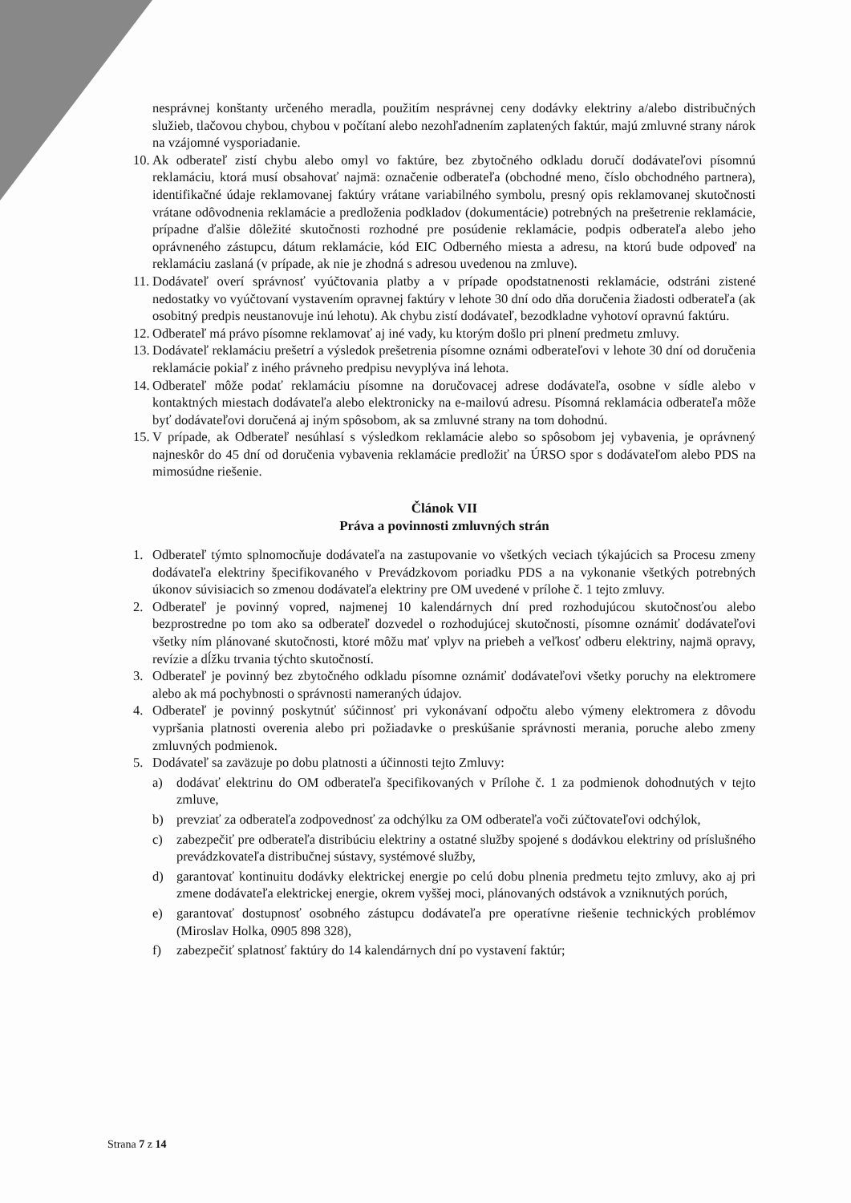nesprávnej konštanty určeného meradla, použitím nesprávnej ceny dodávky elektriny a/alebo distribučných služieb, tlačovou chybou, chybou v počítaní alebo nezohľadnením zaplatených faktúr, majú zmluvné strany nárok na vzájomné vysporiadanie.
10. Ak odberateľ zistí chybu alebo omyl vo faktúre, bez zbytočného odkladu doručí dodávateľovi písomnú reklamáciu, ktorá musí obsahovať najmä: označenie odberateľa (obchodné meno, číslo obchodného partnera), identifikačné údaje reklamovanej faktúry vrátane variabilného symbolu, presný opis reklamovanej skutočnosti vrátane odôvodnenia reklamácie a predloženia podkladov (dokumentácie) potrebných na prešetrenie reklamácie, prípadne ďalšie dôležité skutočnosti rozhodné pre posúdenie reklamácie, podpis odberateľa alebo jeho oprávneného zástupcu, dátum reklamácie, kód EIC Odberného miesta a adresu, na ktorú bude odpoveď na reklamáciu zaslaná (v prípade, ak nie je zhodná s adresou uvedenou na zmluve).
11. Dodávateľ overí správnosť vyúčtovania platby a v prípade opodstatnenosti reklamácie, odstráni zistené nedostatky vo vyúčtovaní vystavením opravnej faktúry v lehote 30 dní odo dňa doručenia žiadosti odberateľa (ak osobitný predpis neustanovuje inú lehotu). Ak chybu zistí dodávateľ, bezodkladne vyhotoví opravnú faktúru.
12. Odberateľ má právo písomne reklamovať aj iné vady, ku ktorým došlo pri plnení predmetu zmluvy.
13. Dodávateľ reklamáciu prešetrí a výsledok prešetrenia písomne oznámi odberateľovi v lehote 30 dní od doručenia reklamácie pokiaľ z iného právneho predpisu nevyplýva iná lehota.
14. Odberateľ môže podať reklamáciu písomne na doručovacej adrese dodávateľa, osobne v sídle alebo v kontaktných miestach dodávateľa alebo elektronicky na e-mailovú adresu. Písomná reklamácia odberateľa môže byť dodávateľovi doručená aj iným spôsobom, ak sa zmluvné strany na tom dohodnú.
15. V prípade, ak Odberateľ nesúhlasí s výsledkom reklamácie alebo so spôsobom jej vybavenia, je oprávnený najneskôr do 45 dní od doručenia vybavenia reklamácie predložiť na ÚRSO spor s dodávateľom alebo PDS na mimosúdne riešenie.
Článok VII
Práva a povinnosti zmluvných strán
1. Odberateľ týmto splnomocňuje dodávateľa na zastupovanie vo všetkých veciach týkajúcich sa Procesu zmeny dodávateľa elektriny špecifikovaného v Prevádzkovom poriadku PDS a na vykonanie všetkých potrebných úkonov súvisiacich so zmenou dodávateľa elektriny pre OM uvedené v prílohe č. 1 tejto zmluvy.
2. Odberateľ je povinný vopred, najmenej 10 kalendárnych dní pred rozhodujúcou skutočnosťou alebo bezprostredne po tom ako sa odberateľ dozvedel o rozhodujúcej skutočnosti, písomne oznámiť dodávateľovi všetky ním plánované skutočnosti, ktoré môžu mať vplyv na priebeh a veľkosť odberu elektriny, najmä opravy, revízie a dĺžku trvania týchto skutočností.
3. Odberateľ je povinný bez zbytočného odkladu písomne oznámiť dodávateľovi všetky poruchy na elektromere alebo ak má pochybnosti o správnosti nameraných údajov.
4. Odberateľ je povinný poskytnúť súčinnosť pri vykonávaní odpočtu alebo výmeny elektromera z dôvodu vypršania platnosti overenia alebo pri požiadavke o preskúšanie správnosti merania, poruche alebo zmeny zmluvných podmienok.
5. Dodávateľ sa zaväzuje po dobu platnosti a účinnosti tejto Zmluvy:
a) dodávať elektrinu do OM odberateľa špecifikovaných v Prílohe č. 1 za podmienok dohodnutých v tejto zmluve,
b) prevziať za odberateľa zodpovednosť za odchýlku za OM odberateľa voči zúčtovateľovi odchýlok,
c) zabezpečiť pre odberateľa distribúciu elektriny a ostatné služby spojené s dodávkou elektriny od príslušného prevádzkovateľa distribučnej sústavy, systémové služby,
d) garantovať kontinuitu dodávky elektrickej energie po celú dobu plnenia predmetu tejto zmluvy, ako aj pri zmene dodávateľa elektrickej energie, okrem vyššej moci, plánovaných odstávok a vzniknutých porúch,
e) garantovať dostupnosť osobného zástupcu dodávateľa pre operatívne riešenie technických problémov (Miroslav Holka, 0905 898 328),
f) zabezpečiť splatnosť faktúry do 14 kalendárnych dní po vystavení faktúr;
Strana 7 z 14